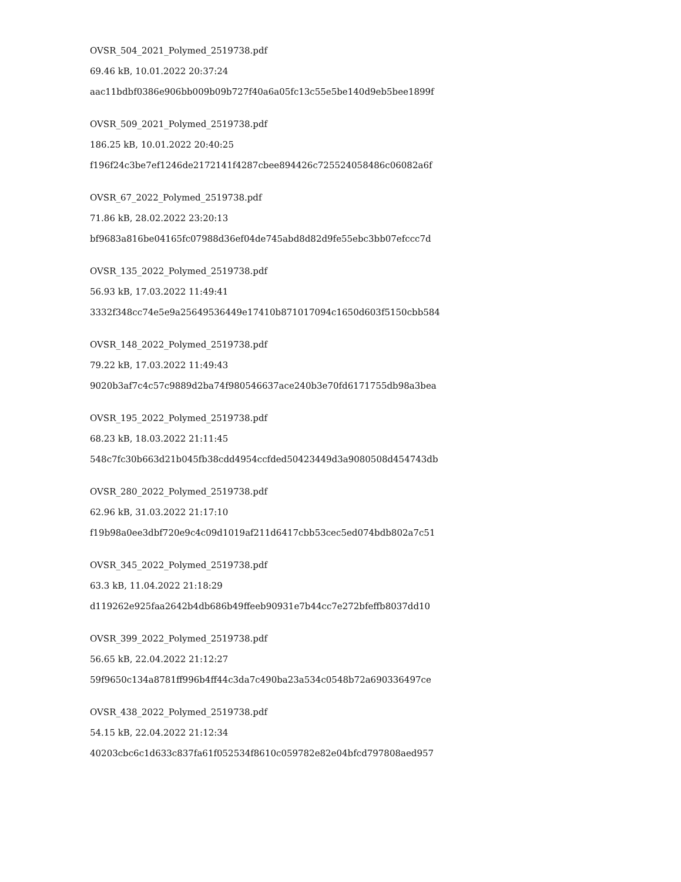OVSR_504_2021_Polymed_2519738.pdf
69.46 kB, 10.01.2022 20:37:24
aac11bdbf0386e906bb009b09b727f40a6a05fc13c55e5be140d9eb5bee1899f
OVSR_509_2021_Polymed_2519738.pdf
186.25 kB, 10.01.2022 20:40:25
f196f24c3be7ef1246de2172141f4287cbee894426c725524058486c06082a6f
OVSR_67_2022_Polymed_2519738.pdf
71.86 kB, 28.02.2022 23:20:13
bf9683a816be04165fc07988d36ef04de745abd8d82d9fe55ebc3bb07efccc7d
OVSR_135_2022_Polymed_2519738.pdf
56.93 kB, 17.03.2022 11:49:41
3332f348cc74e5e9a25649536449e17410b871017094c1650d603f5150cbb584
OVSR_148_2022_Polymed_2519738.pdf
79.22 kB, 17.03.2022 11:49:43
9020b3af7c4c57c9889d2ba74f980546637ace240b3e70fd6171755db98a3bea
OVSR_195_2022_Polymed_2519738.pdf
68.23 kB, 18.03.2022 21:11:45
548c7fc30b663d21b045fb38cdd4954ccfded50423449d3a9080508d454743db
OVSR_280_2022_Polymed_2519738.pdf
62.96 kB, 31.03.2022 21:17:10
f19b98a0ee3dbf720e9c4c09d1019af211d6417cbb53cec5ed074bdb802a7c51
OVSR_345_2022_Polymed_2519738.pdf
63.3 kB, 11.04.2022 21:18:29
d119262e925faa2642b4db686b49ffeeb90931e7b44cc7e272bfeffb8037dd10
OVSR_399_2022_Polymed_2519738.pdf
56.65 kB, 22.04.2022 21:12:27
59f9650c134a8781ff996b4ff44c3da7c490ba23a534c0548b72a690336497ce
OVSR_438_2022_Polymed_2519738.pdf
54.15 kB, 22.04.2022 21:12:34
40203cbc6c1d633c837fa61f052534f8610c059782e82e04bfcd797808aed957